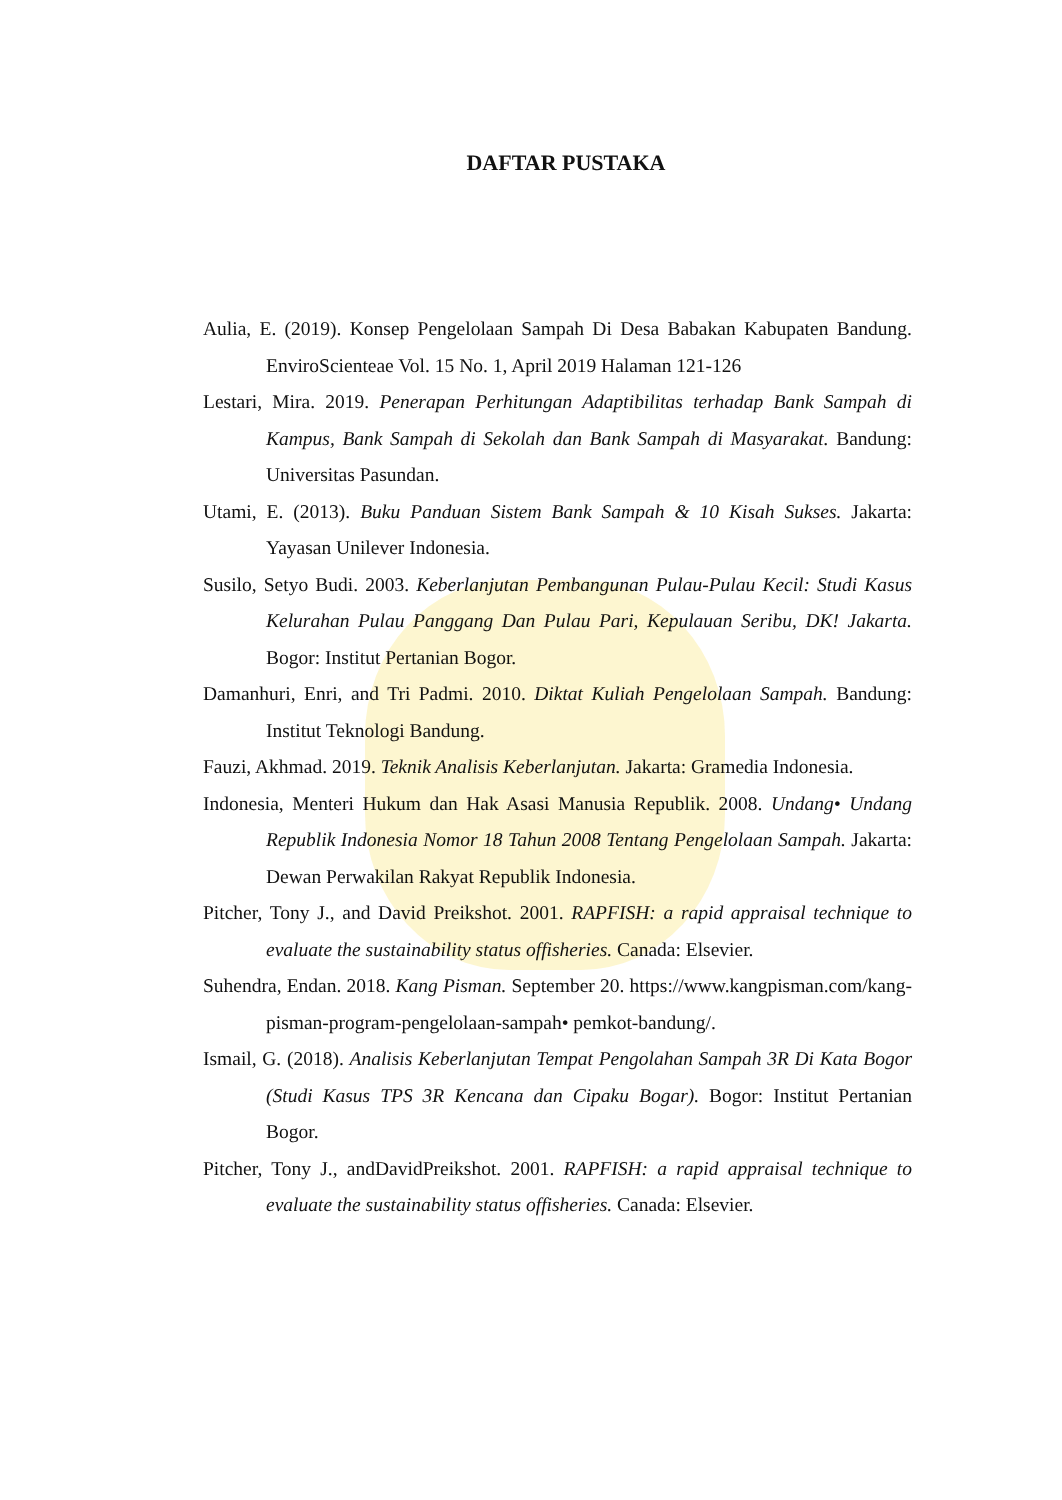DAFTAR PUSTAKA
Aulia, E. (2019). Konsep Pengelolaan Sampah Di Desa Babakan Kabupaten Bandung. EnviroScienteae Vol. 15 No. 1, April 2019 Halaman 121-126
Lestari, Mira. 2019. Penerapan Perhitungan Adaptibilitas terhadap Bank Sampah di Kampus, Bank Sampah di Sekolah dan Bank Sampah di Masyarakat. Bandung: Universitas Pasundan.
Utami, E. (2013). Buku Panduan Sistem Bank Sampah & 10 Kisah Sukses. Jakarta: Yayasan Unilever Indonesia.
Susilo, Setyo Budi. 2003. Keberlanjutan Pembangunan Pulau-Pulau Kecil: Studi Kasus Kelurahan Pulau Panggang Dan Pulau Pari, Kepulauan Seribu, DK! Jakarta. Bogor: Institut Pertanian Bogor.
Damanhuri, Enri, and Tri Padmi. 2010. Diktat Kuliah Pengelolaan Sampah. Bandung: Institut Teknologi Bandung.
Fauzi, Akhmad. 2019. Teknik Analisis Keberlanjutan. Jakarta: Gramedia Indonesia.
Indonesia, Menteri Hukum dan Hak Asasi Manusia Republik. 2008. Undang• Undang Republik Indonesia Nomor 18 Tahun 2008 Tentang Pengelolaan Sampah. Jakarta: Dewan Perwakilan Rakyat Republik Indonesia.
Pitcher, Tony J., and David Preikshot. 2001. RAPFISH: a rapid appraisal technique to evaluate the sustainability status offisheries. Canada: Elsevier.
Suhendra, Endan. 2018. Kang Pisman. September 20. https://www.kangpisman.com/kang-pisman-program-pengelolaan-sampah• pemkot-bandung/.
Ismail, G. (2018). Analisis Keberlanjutan Tempat Pengolahan Sampah 3R Di Kata Bogor (Studi Kasus TPS 3R Kencana dan Cipaku Bogar). Bogor: Institut Pertanian Bogor.
Pitcher, Tony J., andDavidPreikshot. 2001. RAPFISH: a rapid appraisal technique to evaluate the sustainability status offisheries. Canada: Elsevier.